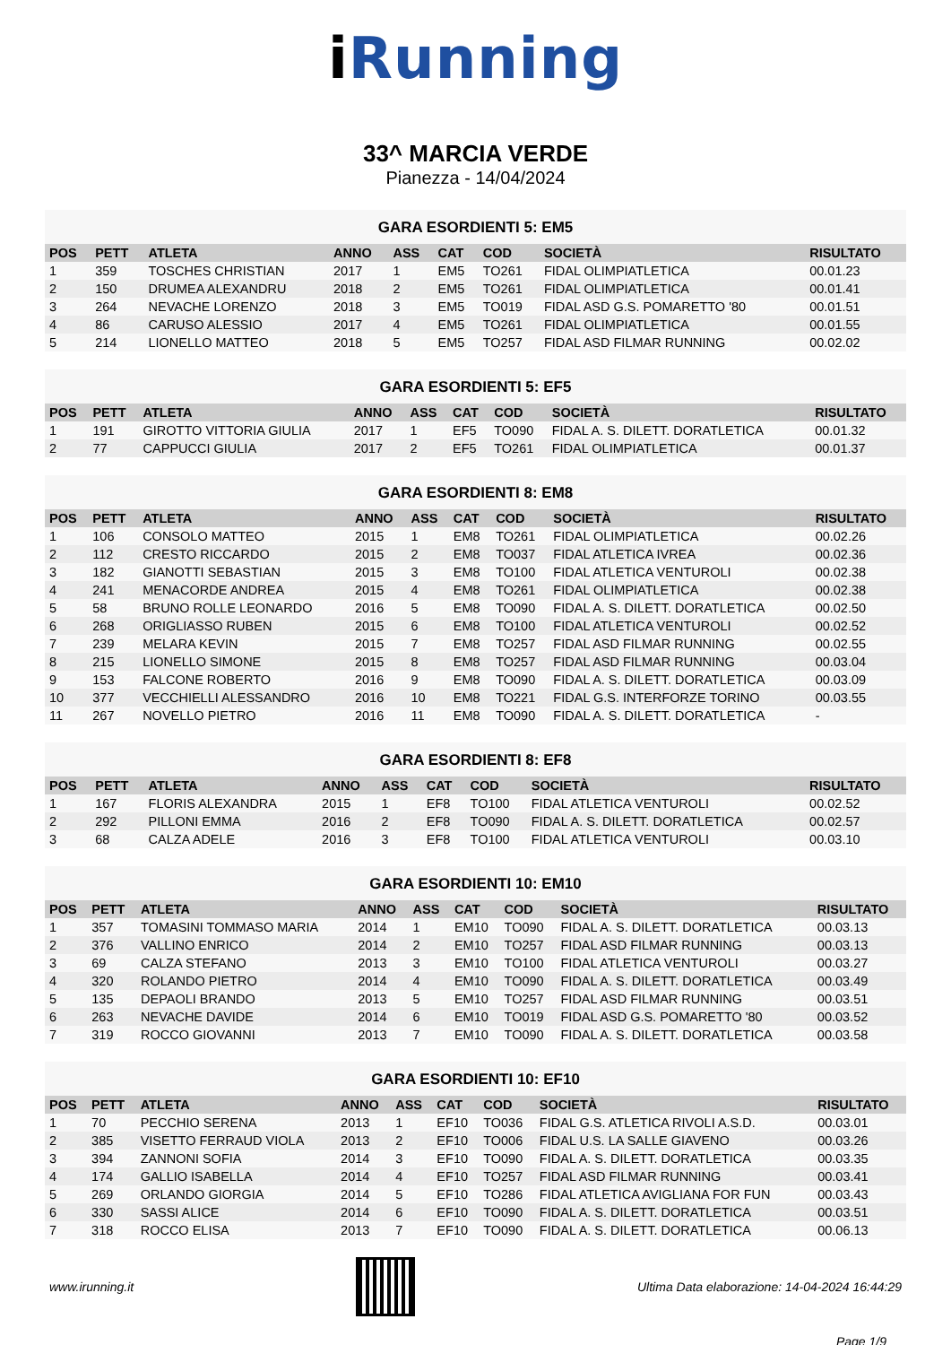i Running
33^ MARCIA VERDE
Pianezza - 14/04/2024
GARA ESORDIENTI 5: EM5
| POS | PETT | ATLETA | ANNO | ASS | CAT | COD | SOCIETÀ | RISULTATO |
| --- | --- | --- | --- | --- | --- | --- | --- | --- |
| 1 | 359 | TOSCHES CHRISTIAN | 2017 | 1 | EM5 | TO261 | FIDAL OLIMPIATLETICA | 00.01.23 |
| 2 | 150 | DRUMEA ALEXANDRU | 2018 | 2 | EM5 | TO261 | FIDAL OLIMPIATLETICA | 00.01.41 |
| 3 | 264 | NEVACHE LORENZO | 2018 | 3 | EM5 | TO019 | FIDAL ASD G.S. POMARETTO '80 | 00.01.51 |
| 4 | 86 | CARUSO ALESSIO | 2017 | 4 | EM5 | TO261 | FIDAL OLIMPIATLETICA | 00.01.55 |
| 5 | 214 | LIONELLO MATTEO | 2018 | 5 | EM5 | TO257 | FIDAL ASD FILMAR RUNNING | 00.02.02 |
GARA ESORDIENTI 5: EF5
| POS | PETT | ATLETA | ANNO | ASS | CAT | COD | SOCIETÀ | RISULTATO |
| --- | --- | --- | --- | --- | --- | --- | --- | --- |
| 1 | 191 | GIROTTO VITTORIA GIULIA | 2017 | 1 | EF5 | TO090 | FIDAL A. S. DILETT. DORATLETICA | 00.01.32 |
| 2 | 77 | CAPPUCCI GIULIA | 2017 | 2 | EF5 | TO261 | FIDAL OLIMPIATLETICA | 00.01.37 |
GARA ESORDIENTI 8: EM8
| POS | PETT | ATLETA | ANNO | ASS | CAT | COD | SOCIETÀ | RISULTATO |
| --- | --- | --- | --- | --- | --- | --- | --- | --- |
| 1 | 106 | CONSOLO MATTEO | 2015 | 1 | EM8 | TO261 | FIDAL OLIMPIATLETICA | 00.02.26 |
| 2 | 112 | CRESTO RICCARDO | 2015 | 2 | EM8 | TO037 | FIDAL ATLETICA IVREA | 00.02.36 |
| 3 | 182 | GIANOTTI SEBASTIAN | 2015 | 3 | EM8 | TO100 | FIDAL ATLETICA VENTUROLI | 00.02.38 |
| 4 | 241 | MENACORDE ANDREA | 2015 | 4 | EM8 | TO261 | FIDAL OLIMPIATLETICA | 00.02.38 |
| 5 | 58 | BRUNO ROLLE LEONARDO | 2016 | 5 | EM8 | TO090 | FIDAL A. S. DILETT. DORATLETICA | 00.02.50 |
| 6 | 268 | ORIGLIASSO RUBEN | 2015 | 6 | EM8 | TO100 | FIDAL ATLETICA VENTUROLI | 00.02.52 |
| 7 | 239 | MELARA KEVIN | 2015 | 7 | EM8 | TO257 | FIDAL ASD FILMAR RUNNING | 00.02.55 |
| 8 | 215 | LIONELLO SIMONE | 2015 | 8 | EM8 | TO257 | FIDAL ASD FILMAR RUNNING | 00.03.04 |
| 9 | 153 | FALCONE ROBERTO | 2016 | 9 | EM8 | TO090 | FIDAL A. S. DILETT. DORATLETICA | 00.03.09 |
| 10 | 377 | VECCHIELLI ALESSANDRO | 2016 | 10 | EM8 | TO221 | FIDAL G.S. INTERFORZE TORINO | 00.03.55 |
| 11 | 267 | NOVELLO PIETRO | 2016 | 11 | EM8 | TO090 | FIDAL A. S. DILETT. DORATLETICA | - |
GARA ESORDIENTI 8: EF8
| POS | PETT | ATLETA | ANNO | ASS | CAT | COD | SOCIETÀ | RISULTATO |
| --- | --- | --- | --- | --- | --- | --- | --- | --- |
| 1 | 167 | FLORIS ALEXANDRA | 2015 | 1 | EF8 | TO100 | FIDAL ATLETICA VENTUROLI | 00.02.52 |
| 2 | 292 | PILLONI EMMA | 2016 | 2 | EF8 | TO090 | FIDAL A. S. DILETT. DORATLETICA | 00.02.57 |
| 3 | 68 | CALZA ADELE | 2016 | 3 | EF8 | TO100 | FIDAL ATLETICA VENTUROLI | 00.03.10 |
GARA ESORDIENTI 10: EM10
| POS | PETT | ATLETA | ANNO | ASS | CAT | COD | SOCIETÀ | RISULTATO |
| --- | --- | --- | --- | --- | --- | --- | --- | --- |
| 1 | 357 | TOMASINI TOMMASO MARIA | 2014 | 1 | EM10 | TO090 | FIDAL A. S. DILETT. DORATLETICA | 00.03.13 |
| 2 | 376 | VALLINO ENRICO | 2014 | 2 | EM10 | TO257 | FIDAL ASD FILMAR RUNNING | 00.03.13 |
| 3 | 69 | CALZA STEFANO | 2013 | 3 | EM10 | TO100 | FIDAL ATLETICA VENTUROLI | 00.03.27 |
| 4 | 320 | ROLANDO PIETRO | 2014 | 4 | EM10 | TO090 | FIDAL A. S. DILETT. DORATLETICA | 00.03.49 |
| 5 | 135 | DEPAOLI BRANDO | 2013 | 5 | EM10 | TO257 | FIDAL ASD FILMAR RUNNING | 00.03.51 |
| 6 | 263 | NEVACHE DAVIDE | 2014 | 6 | EM10 | TO019 | FIDAL ASD G.S. POMARETTO '80 | 00.03.52 |
| 7 | 319 | ROCCO GIOVANNI | 2013 | 7 | EM10 | TO090 | FIDAL A. S. DILETT. DORATLETICA | 00.03.58 |
GARA ESORDIENTI 10: EF10
| POS | PETT | ATLETA | ANNO | ASS | CAT | COD | SOCIETÀ | RISULTATO |
| --- | --- | --- | --- | --- | --- | --- | --- | --- |
| 1 | 70 | PECCHIO SERENA | 2013 | 1 | EF10 | TO036 | FIDAL G.S. ATLETICA RIVOLI A.S.D. | 00.03.01 |
| 2 | 385 | VISETTO FERRAUD VIOLA | 2013 | 2 | EF10 | TO006 | FIDAL U.S. LA SALLE GIAVENO | 00.03.26 |
| 3 | 394 | ZANNONI SOFIA | 2014 | 3 | EF10 | TO090 | FIDAL A. S. DILETT. DORATLETICA | 00.03.35 |
| 4 | 174 | GALLIO ISABELLA | 2014 | 4 | EF10 | TO257 | FIDAL ASD FILMAR RUNNING | 00.03.41 |
| 5 | 269 | ORLANDO GIORGIA | 2014 | 5 | EF10 | TO286 | FIDAL ATLETICA AVIGLIANA FOR FUN | 00.03.43 |
| 6 | 330 | SASSI ALICE | 2014 | 6 | EF10 | TO090 | FIDAL A. S. DILETT. DORATLETICA | 00.03.51 |
| 7 | 318 | ROCCO ELISA | 2013 | 7 | EF10 | TO090 | FIDAL A. S. DILETT. DORATLETICA | 00.06.13 |
www.irunning.it
Ultima Data elaborazione: 14-04-2024 16:44:29
Page 1/9